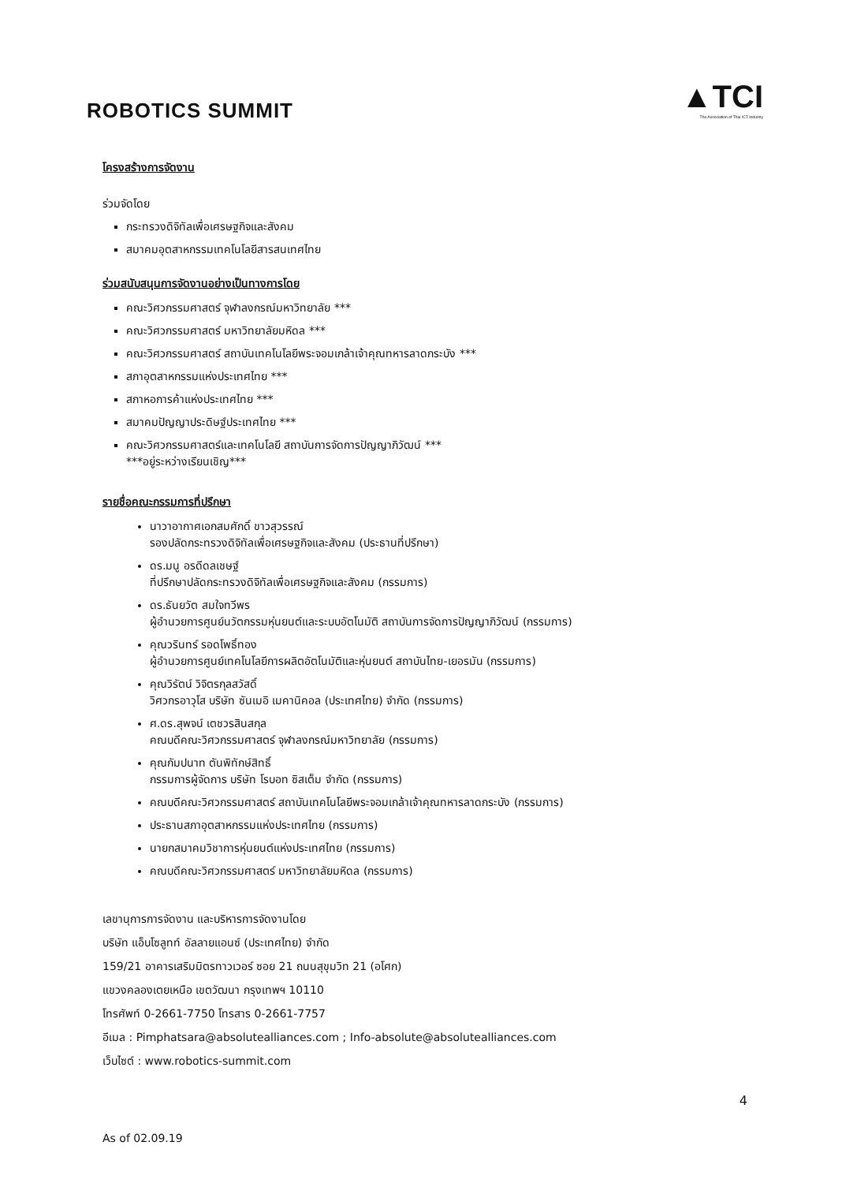ROBOTICS SUMMIT
▲TCI
The Association of Thai ICT Industry
โครงสร้างการจัดงาน
ร่วมจัดโดย
กระทรวงดิจิทัลเพื่อเศรษฐกิจและสังคม
สมาคมอุตสาหกรรมเทคโนโลยีสารสนเทศไทย
ร่วมสนับสนุนการจัดงานอย่างเป็นทางการโดย
คณะวิศวกรรมศาสตร์ จุฬาลงกรณ์มหาวิทยาลัย ***
คณะวิศวกรรมศาสตร์ มหาวิทยาลัยมหิดล ***
คณะวิศวกรรมศาสตร์ สถาบันเทคโนโลยีพระจอมเกล้าเจ้าคุณทหารลาดกระบัง ***
สภาอุตสาหกรรมแห่งประเทศไทย ***
สภาหอการค้าแห่งประเทศไทย ***
สมาคมปัญญาประดิษฐ์ประเทศไทย ***
คณะวิศวกรรมศาสตร์และเทคโนโลยี สถาบันการจัดการปัญญาภิวัฒน์ ***
***อยู่ระหว่างเรียนเชิญ***
รายชื่อคณะกรรมการที่ปรึกษา
นาวาอากาศเอกสมศักดิ์ ขาวสุวรรณ์
รองปลัดกระทรวงดิจิทัลเพื่อเศรษฐกิจและสังคม (ประธานที่ปรึกษา)
ดร.มนู อรดีดลเชษฐ์
ที่ปรึกษาปลัดกระทรวงดิจิทัลเพื่อเศรษฐกิจและสังคม (กรรมการ)
ดร.ธันยวัต สมใจทวีพร
ผู้อำนวยการศูนย์นวัตกรรมหุ่นยนต์และระบบอัตโนมัติ สถาบันการจัดการปัญญาภิวัฒน์ (กรรมการ)
คุณวรินทร์ รอดโพธิ์ทอง
ผู้อำนวยการศูนย์เทคโนโลยีการผลิตอัตโนมัติและหุ่นยนต์ สถาบันไทย-เยอรมัน (กรรมการ)
คุณวิรัตน์ วิจิตรกุลสวัสดิ์
วิศวกรอาวุโส บริษัท ซันเมอิ เมคานิคอล (ประเทศไทย) จำกัด (กรรมการ)
ศ.ดร.สุพจน์ เตชวรสินสกุล
คณบดีคณะวิศวกรรมศาสตร์ จุฬาลงกรณ์มหาวิทยาลัย (กรรมการ)
คุณกัมปนาท ตันพิทักษ์สิทธิ์
กรรมการผู้จัดการ บริษัท โรบอท ซิสเต็ม จำกัด (กรรมการ)
คณบดีคณะวิศวกรรมศาสตร์ สถาบันเทคโนโลยีพระจอมเกล้าเจ้าคุณทหารลาดกระบัง (กรรมการ)
ประธานสภาอุตสาหกรรมแห่งประเทศไทย (กรรมการ)
นายกสมาคมวิชาการหุ่นยนต์แห่งประเทศไทย (กรรมการ)
คณบดีคณะวิศวกรรมศาสตร์ มหาวิทยาลัยมหิดล (กรรมการ)
เลขานุการการจัดงาน และบริหารการจัดงานโดย
บริษัท แอ็บโซลูทท์ อัลลายแอนซ์ (ประเทศไทย) จำกัด
159/21 อาคารเสริมมิตรทาวเวอร์ ซอย 21 ถนนสุขุมวิท 21 (อโศก)
แขวงคลองเตยเหนือ เขตวัฒนา กรุงเทพฯ 10110
โทรศัพท์ 0-2661-7750 โทรสาร 0-2661-7757
อีเมล : Pimphatsara@absolutealliances.com ; Info-absolute@absolutealliances.com
เว็บไซต์ : www.robotics-summit.com
4
As of 02.09.19